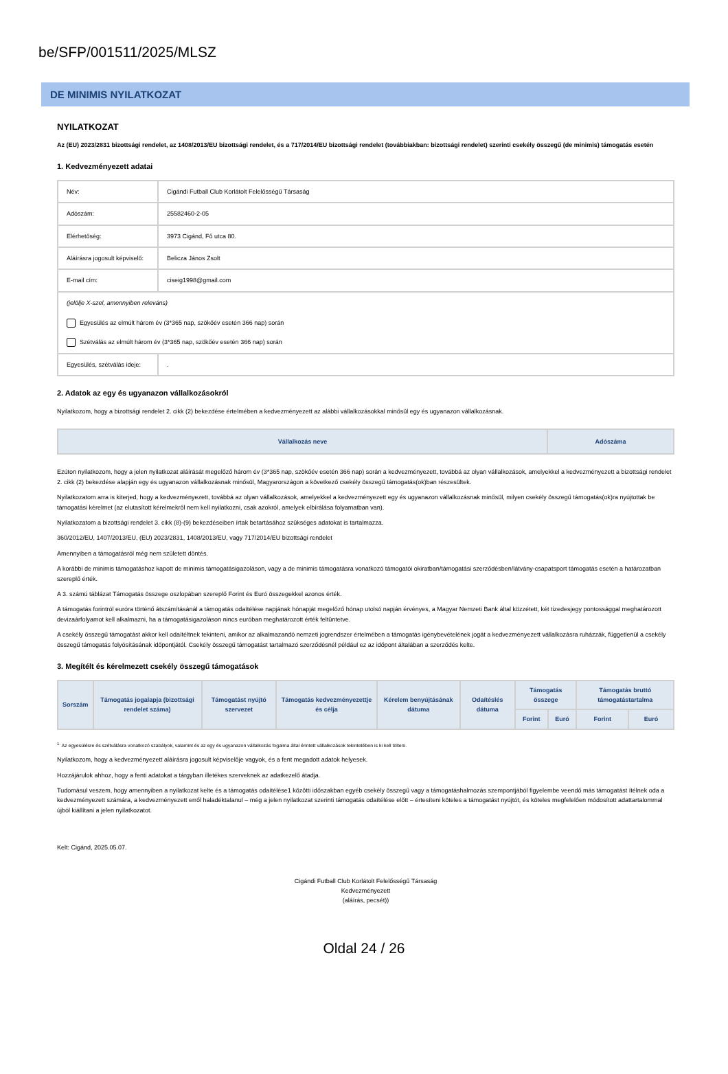be/SFP/001511/2025/MLSZ
DE MINIMIS NYILATKOZAT
NYILATKOZAT
Az (EU) 2023/2831 bizottsági rendelet, az 1408/2013/EU bizottsági rendelet, és a 717/2014/EU bizottsági rendelet (továbbiakban: bizottsági rendelet) szerinti csekély összegű (de minimis) támogatás esetén
1. Kedvezményezett adatai
| Név: | Cigándi Futball Club Korlátolt Felelősségű Társaság |
| Adószám: | 25582460-2-05 |
| Elérhetőség: | 3973 Cigánd, Fő utca 80. |
| Aláírásra jogosult képviselő: | Belicza János Zsolt |
| E-mail cím: | ciseig1998@gmail.com |
| (jelölje X-szel, amennyiben releváns) Egyesülés az elmúlt három év (3*365 nap, szökőév esetén 366 nap) során Szétválás az elmúlt három év (3*365 nap, szökőév esetén 366 nap) során | |
| Egyesülés, szétválás ideje: | . |
2. Adatok az egy és ugyanazon vállalkozásokról
Nyilatkozom, hogy a bizottsági rendelet 2. cikk (2) bekezdése értelmében a kedvezményezett az alábbi vállalkozásokkal minősül egy és ugyanazon vállalkozásnak.
| Vállalkozás neve | Adószáma |
| --- | --- |
Ezúton nyilatkozom, hogy a jelen nyilatkozat aláírását megelőző három év (3*365 nap, szökőév esetén 366 nap) során a kedvezményezett, továbbá az olyan vállalkozások, amelyekkel a kedvezményezett a bizottsági rendelet 2. cikk (2) bekezdése alapján egy és ugyanazon vállalkozásnak minősül, Magyarországon a következő csekély összegű támogatás(ok)ban részesültek.
Nyilatkozatom arra is kiterjed, hogy a kedvezményezett, továbbá az olyan vállalkozások, amelyekkel a kedvezményezett egy és ugyanazon vállalkozásnak minősül, milyen csekély összegű támogatás(ok)ra nyújtottak be támogatási kérelmet (az elutasított kérelmekről nem kell nyilatkozni, csak azokról, amelyek elbírálása folyamatban van).
Nyilatkozatom a bizottsági rendelet 3. cikk (8)-(9) bekezdéseiben írtak betartásához szükséges adatokat is tartalmazza.
360/2012/EU, 1407/2013/EU, (EU) 2023/2831, 1408/2013/EU, vagy 717/2014/EU bizottsági rendelet
Amennyiben a támogatásról még nem született döntés.
A korábbi de minimis támogatáshoz kapott de minimis támogatásigazoláson, vagy a de minimis támogatásra vonatkozó támogatói okiratban/támogatási szerződésben/látvány-csapatsport támogatás esetén a határozatban szereplő érték.
A 3. számú táblázat Támogatás összege oszlopában szereplő Forint és Euró összegekkel azonos érték.
A támogatás forintról euróra történő átszámításánál a támogatás odaítélése napjának hónapját megelőző hónap utolsó napján érvényes, a Magyar Nemzeti Bank által közzétett, két tizedesjegy pontossággal meghatározott devizaárfolyamot kell alkalmazni, ha a támogatásigazoláson nincs euróban meghatározott érték feltüntetve.
A csekély összegű támogatást akkor kell odaítéltnek tekinteni, amikor az alkalmazandó nemzeti jogrendszer értelmében a támogatás igénybevételének jogát a kedvezményezett vállalkozásra ruházzák, függetlenül a csekély összegű támogatás folyósításának időpontjától. Csekély összegű támogatást tartalmazó szerződésnél például ez az időpont általában a szerződés kelte.
3. Megítélt és kérelmezett csekély összegű támogatások
| Sorszám | Támogatás jogalapja (bizottsági rendelet száma) | Támogatást nyújtó szervezet | Támogatás kedvezményezettje és célja | Kérelem benyújtásának dátuma | Odaítéslés dátuma | Támogatás összege | | Támogatás bruttó támogatástartalma | |
| --- | --- | --- | --- | --- | --- | --- | --- | --- | --- |
| | | | | | | Forint | Euró | Forint | Euró |
<sup>1.</sup> Az egyesülésre és szétválásra vonatkozó szabályok, valamint és az egy és ugyanazon vállalkozás fogalma által érintett vállalkozások tekintetében is ki kell tölteni.
Nyilatkozom, hogy a kedvezményezett aláírásra jogosult képviselője vagyok, és a fent megadott adatok helyesek.
Hozzájárulok ahhoz, hogy a fenti adatokat a tárgyban illetékes szerveknek az adatkezelő átadja.
Tudomásul veszem, hogy amennyiben a nyilatkozat kelte és a támogatás odaítélése1 közötti időszakban egyéb csekély összegű vagy a támogatáshalmozás szempontjából figyelembe veendő más támogatást ítélnek oda a kedvezményezett számára, a kedvezményezett erről haladéktalanul – még a jelen nyilatkozat szerinti támogatás odaítélése előtt – értesíteni köteles a támogatást nyújtót, és köteles megfelelően módosított adattartalommal újból kiállítani a jelen nyilatkozatot.
Kelt: Cigánd, 2025.05.07.
Cigándi Futball Club Korlátolt Felelősségű Társaság
Kedvezményezett
(aláírás, pecsét))
Oldal 24 / 26